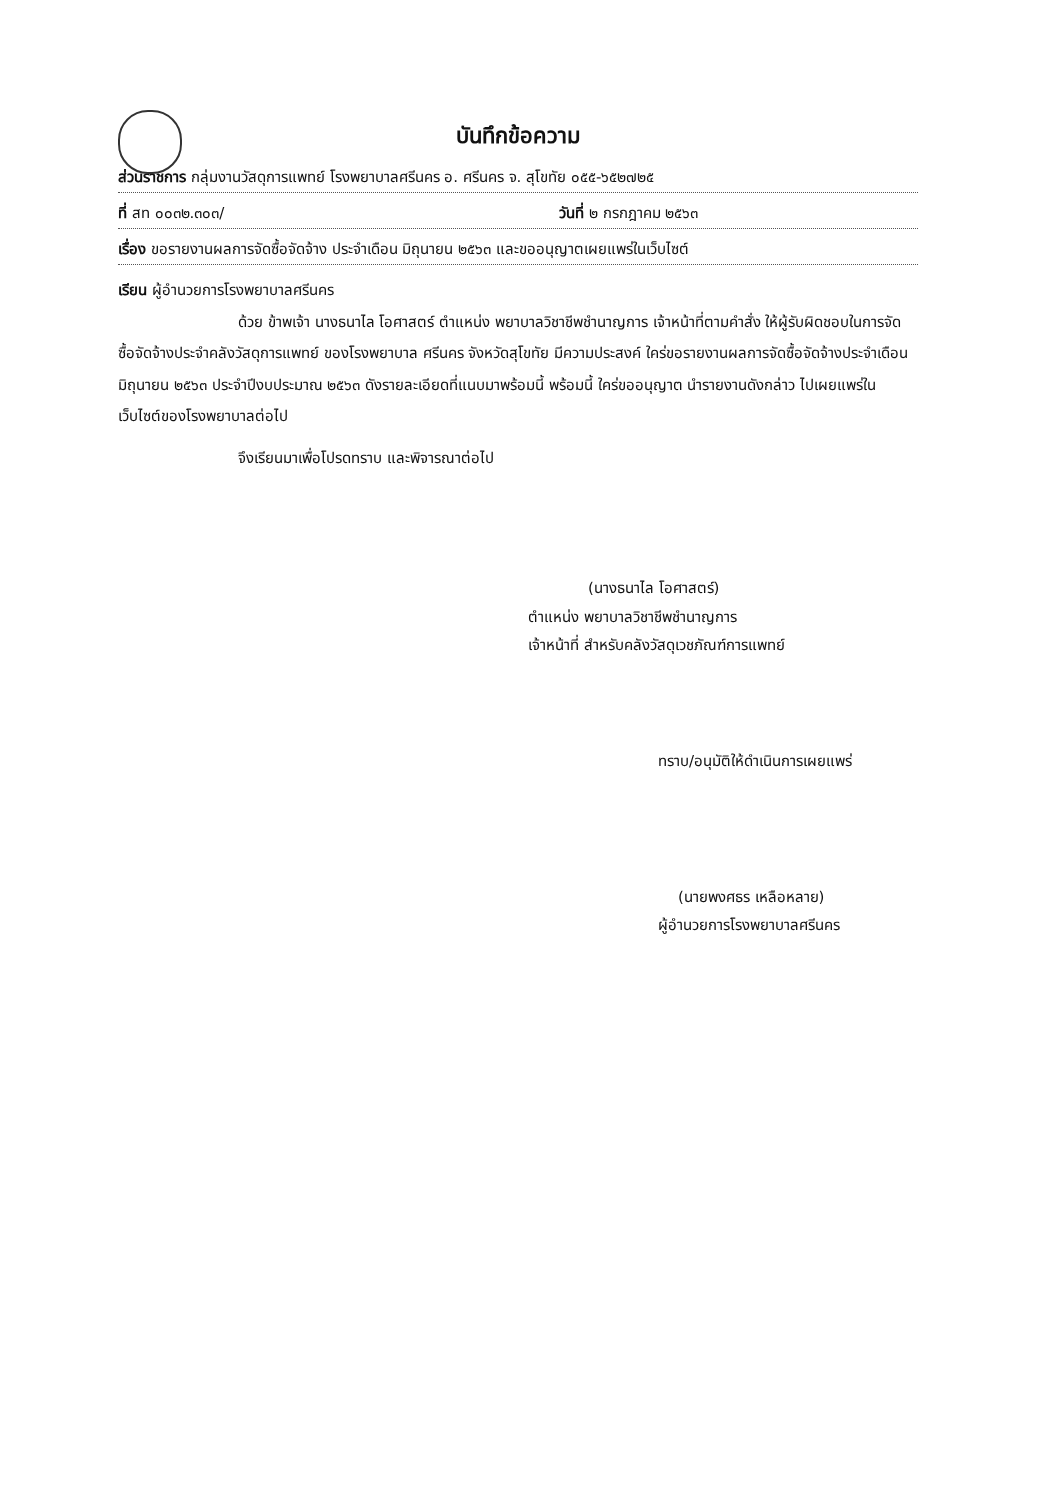บันทึกข้อความ
ส่วนราชการ กลุ่มงานวัสดุการแพทย์ โรงพยาบาลศรีนคร อ. ศรีนคร จ. สุโขทัย ๐๕๕-๖๕๒๗๒๕
ที่ สท ๐๐๓๒.๓๐๓/ วันที่ ๒ กรกฎาคม ๒๕๖๓
เรื่อง ขอรายงานผลการจัดซื้อจัดจ้าง ประจำเดือน มิถุนายน ๒๕๖๓ และขออนุญาตเผยแพร่ในเว็บไซต์
เรียน ผู้อำนวยการโรงพยาบาลศรีนคร
ด้วย ข้าพเจ้า นางธนาไล โอศาสตร์ ตำแหน่ง พยาบาลวิชาชีพชำนาญการ เจ้าหน้าที่ตามคำสั่ง ให้ผู้รับผิดชอบในการจัดซื้อจัดจ้างประจำคลังวัสดุการแพทย์ ของโรงพยาบาล ศรีนคร จังหวัดสุโขทัย มีความประสงค์ ใคร่ขอรายงานผลการจัดซื้อจัดจ้างประจำเดือน มิถุนายน ๒๕๖๓ ประจำปีงบประมาณ ๒๕๖๓ ดังรายละเอียดที่แนบมาพร้อมนี้ พร้อมนี้ ใคร่ขออนุญาต นำรายงานดังกล่าว ไปเผยแพร่ในเว็บไซต์ของโรงพยาบาลต่อไป
จึงเรียนมาเพื่อโปรดทราบ และพิจารณาต่อไป
(นางธนาไล โอศาสตร์)
ตำแหน่ง พยาบาลวิชาชีพชำนาญการ
เจ้าหน้าที่ สำหรับคลังวัสดุเวชภัณฑ์การแพทย์
ทราบ/อนุมัติให้ดำเนินการเผยแพร่
(นายพงศธร เหลือหลาย)
ผู้อำนวยการโรงพยาบาลศรีนคร